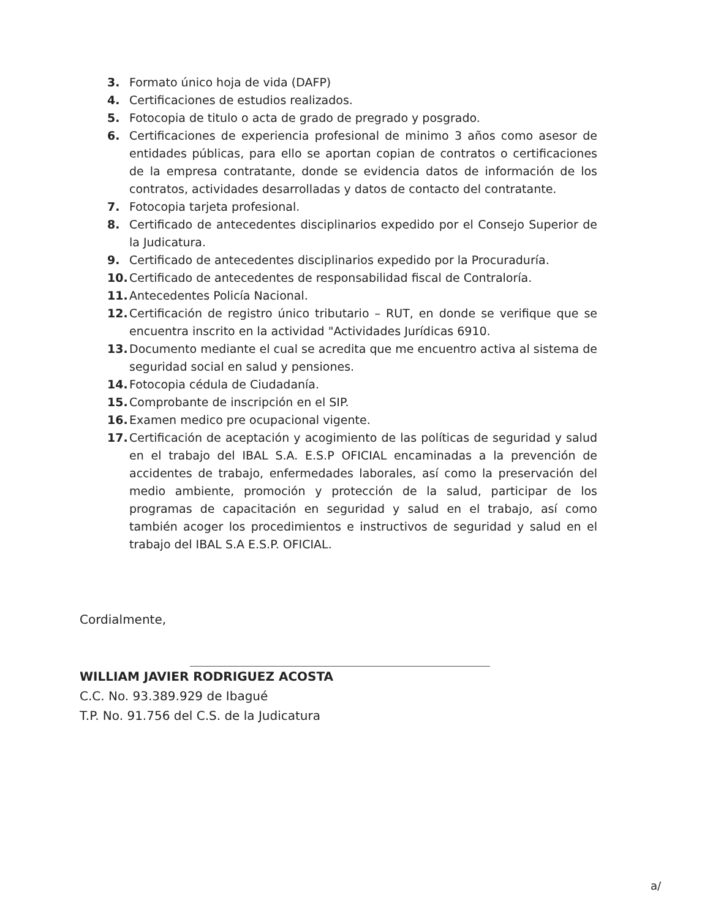3. Formato único hoja de vida (DAFP)
4. Certificaciones de estudios realizados.
5. Fotocopia de titulo o acta de grado de pregrado y posgrado.
6. Certificaciones de experiencia profesional de minimo 3 años como asesor de entidades públicas, para ello se aportan copian de contratos o certificaciones de la empresa contratante, donde se evidencia datos de información de los contratos, actividades desarrolladas y datos de contacto del contratante.
7. Fotocopia tarjeta profesional.
8. Certificado de antecedentes disciplinarios expedido por el Consejo Superior de la Judicatura.
9. Certificado de antecedentes disciplinarios expedido por la Procuraduría.
10. Certificado de antecedentes de responsabilidad fiscal de Contraloría.
11. Antecedentes Policía Nacional.
12. Certificación de registro único tributario – RUT, en donde se verifique que se encuentra inscrito en la actividad "Actividades Jurídicas 6910.
13. Documento mediante el cual se acredita que me encuentro activa al sistema de seguridad social en salud y pensiones.
14. Fotocopia cédula de Ciudadanía.
15. Comprobante de inscripción en el SIP.
16. Examen medico pre ocupacional vigente.
17. Certificación de aceptación y acogimiento de las políticas de seguridad y salud en el trabajo del IBAL S.A. E.S.P OFICIAL encaminadas a la prevención de accidentes de trabajo, enfermedades laborales, así como la preservación del medio ambiente, promoción y protección de la salud, participar de los programas de capacitación en seguridad y salud en el trabajo, así como también acoger los procedimientos e instructivos de seguridad y salud en el trabajo del IBAL S.A E.S.P. OFICIAL.
Cordialmente,
WILLIAM JAVIER RODRIGUEZ ACOSTA
C.C. No. 93.389.929 de Ibagué
T.P. No. 91.756 del C.S. de la Judicatura
a/